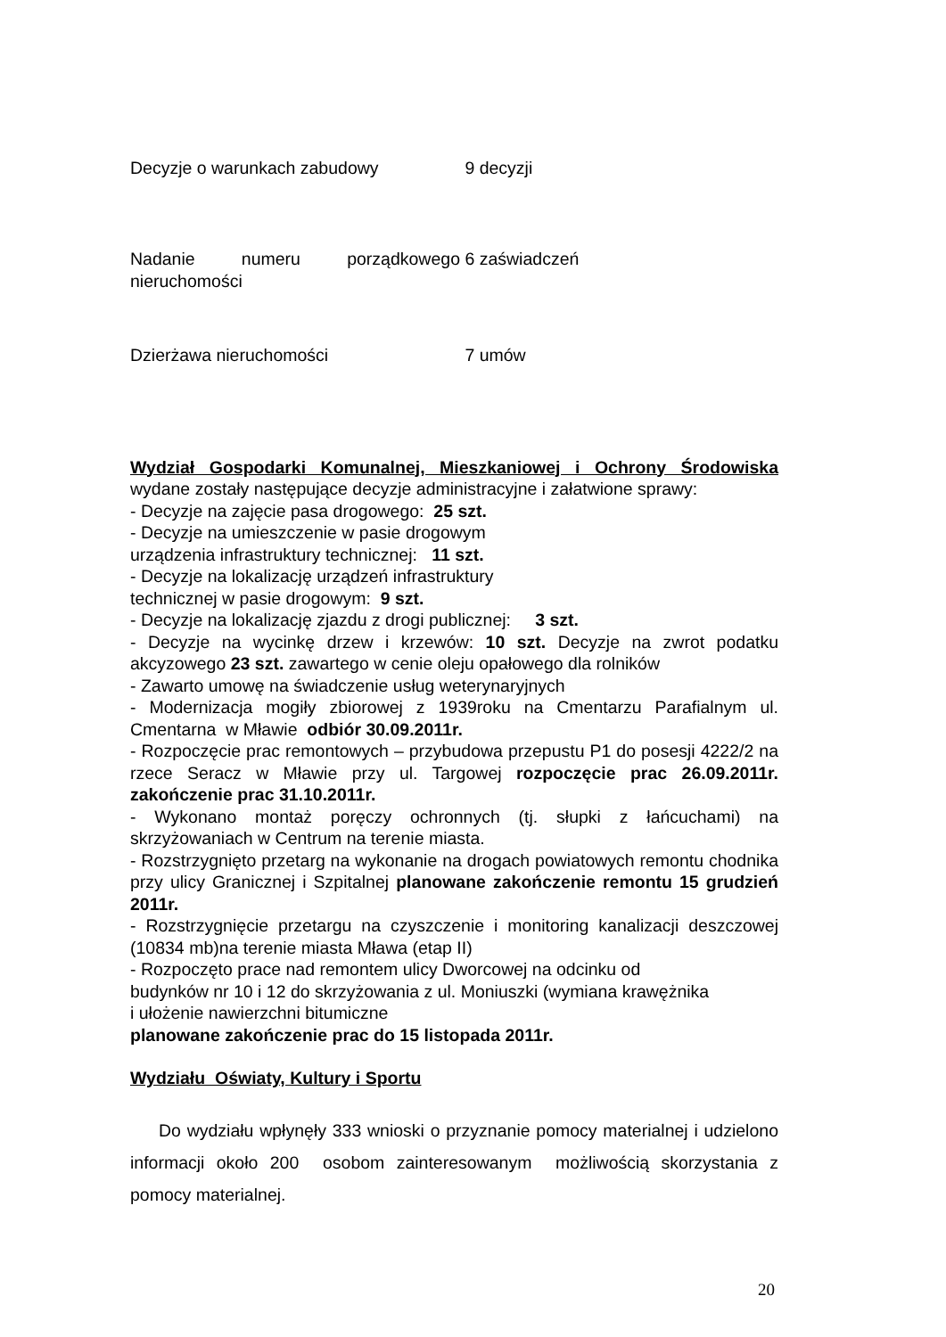| Decyzje o warunkach zabudowy | 9 decyzji |
| Nadanie numeru porządkowego nieruchomości | 6 zaświadczeń |
| Dzierżawa nieruchomości | 7 umów |
Wydział Gospodarki Komunalnej, Mieszkaniowej i Ochrony Środowiska wydane zostały następujące decyzje administracyjne i załatwione sprawy:
- Decyzje na zajęcie pasa drogowego: 25 szt.
- Decyzje na umieszczenie w pasie drogowym
urządzenia infrastruktury technicznej: 11 szt.
- Decyzje na lokalizację urządzeń infrastruktury
technicznej w pasie drogowym: 9 szt.
- Decyzje na lokalizację zjazdu z drogi publicznej: 3 szt.
- Decyzje na wycinkę drzew i krzewów: 10 szt. Decyzje na zwrot podatku akcyzowego 23 szt. zawartego w cenie oleju opałowego dla rolników
- Zawarto umowę na świadczenie usług weterynaryjnych
- Modernizacja mogiły zbiorowej z 1939roku na Cmentarzu Parafialnym ul. Cmentarna w Mławie odbiór 30.09.2011r.
- Rozpoczęcie prac remontowych – przybudowa przepustu P1 do posesji 4222/2 na rzece Seracz w Mławie przy ul. Targowej rozpoczęcie prac 26.09.2011r. zakończenie prac 31.10.2011r.
- Wykonano montaż poręczy ochronnych (tj. słupki z łańcuchami) na skrzyżowaniach w Centrum na terenie miasta.
- Rozstrzygnięto przetarg na wykonanie na drogach powiatowych remontu chodnika przy ulicy Granicznej i Szpitalnej planowane zakończenie remontu 15 grudzień 2011r.
- Rozstrzygnięcie przetargu na czyszczenie i monitoring kanalizacji deszczowej (10834 mb)na terenie miasta Mława (etap II)
- Rozpoczęto prace nad remontem ulicy Dworcowej na odcinku od
budynków nr 10 i 12 do skrzyżowania z ul. Moniuszki (wymiana krawężnika
i ułożenie nawierzchni bitumiczne
planowane zakończenie prac do 15 listopada 2011r.
Wydziału Oświaty, Kultury i Sportu
Do wydziału wpłynęły 333 wnioski o przyznanie pomocy materialnej i udzielono informacji około 200 osobom zainteresowanym możliwością skorzystania z pomocy materialnej.
20